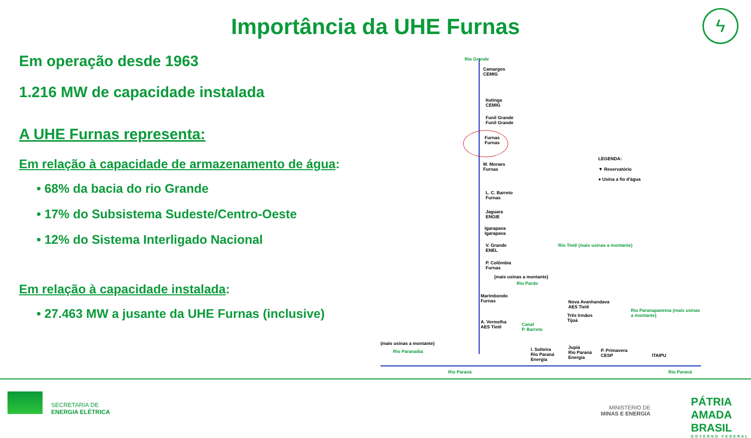Importância da UHE Furnas
ϟ
Em operação desde 1963
1.216 MW de capacidade instalada
A UHE Furnas representa:
Em relação à capacidade de armazenamento de água:
• 68% da bacia do rio Grande
• 17% do Subsistema Sudeste/Centro-Oeste
• 12% do Sistema Interligado Nacional
Em relação à capacidade instalada:
• 27.463 MW a jusante da UHE Furnas (inclusive)
Rio Grande
Camargos
CEMIG
Itutinga
CEMIG
Funil Grande
Funil Grande
Furnas
Furnas
M. Moraes
Furnas
L. C. Barreto
Furnas
Jaguara
ENGIE
Igarapava
Igarapava
V. Grande
ENEL
P. Colômbia
Furnas
(mais usinas a montante)
Rio Pardo
Marimbondo
Furnas
A. Vermelha
AES Tietê
(mais usinas a montante)
Rio Paranaíba
Rio Paraná
Canal
P. Barreto
I. Solteira
Rio Paraná
Energia
Rio Tietê (mais usinas a montante)
Nova Avanhandava
AES Tietê
Três Irmãos
Tijoá
Jupiá
Rio Paraná
Energia
P. Primavera
CESP
Rio Paranapanema (mais usinas a montante)
ITAIPU
Rio Paraná
LEGENDA:
▼ Reservatório
● Usina a fio d'água
SECRETARIA DE
ENERGIA ELÉTRICA
MINISTÉRIO DE
MINAS E ENERGIA
PÁTRIA AMADA
BRASIL
GOVERNO FEDERAL